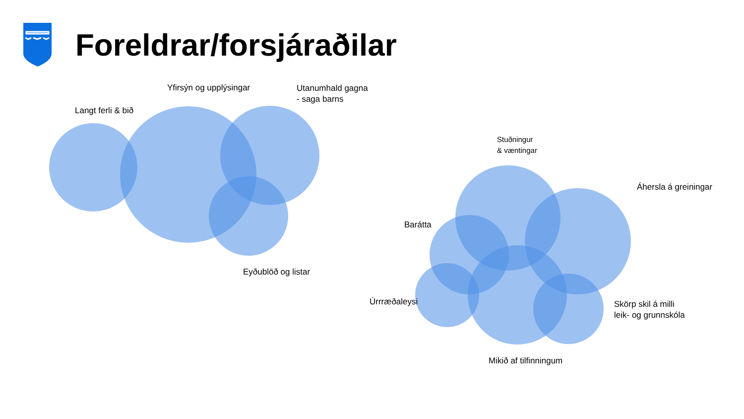Foreldrar/forsjáraðilar
Yfirsýn og upplýsingar
Utanumhald gagna
- saga barns
Langt ferli & bið
Eyðublöð og listar
Stuðningur
& væntingar
Áhersla á greiningar
Barátta
Úrrræðaleysi
Skörp skil á milli
leik- og grunnskóla
Mikið af tilfinningum